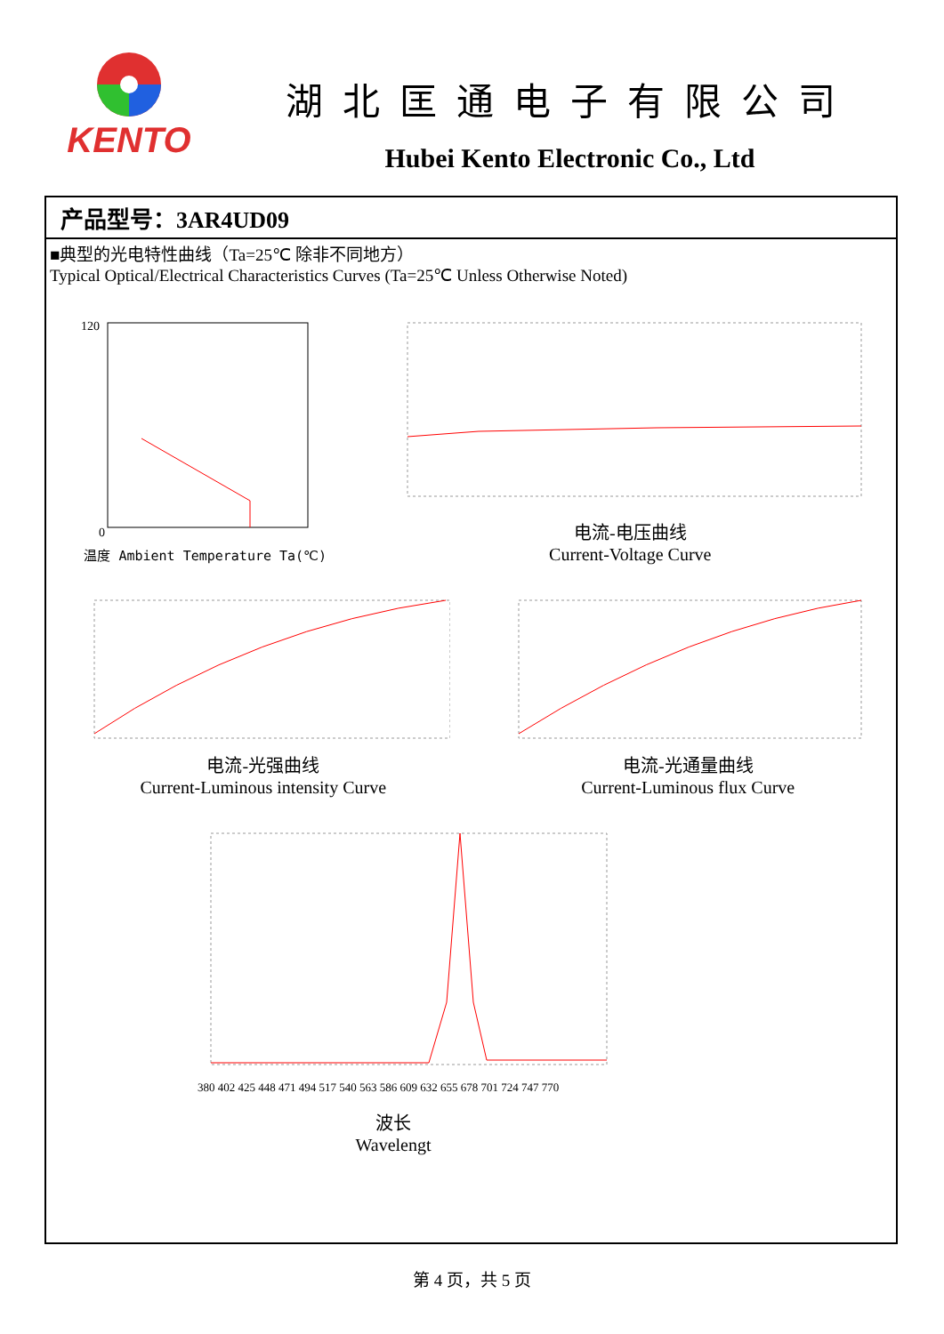KENTO
湖北匡通电子有限公司
Hubei Kento Electronic Co., Ltd
产品型号：3AR4UD09
■典型的光电特性曲线（Ta=25℃ 除非不同地方）
Typical Optical/Electrical Characteristics Curves (Ta=25℃ Unless Otherwise Noted)
120
0
温度 Ambient Temperature Ta(℃)
电流-电压曲线
Current-Voltage Curve
电流-光强曲线
Current-Luminous intensity Curve
电流-光通量曲线
Current-Luminous flux Curve
380 402 425 448 471 494 517 540 563 586 609 632 655 678 701 724 747 770
波长
Wavelengt
第 4 页，共 5 页